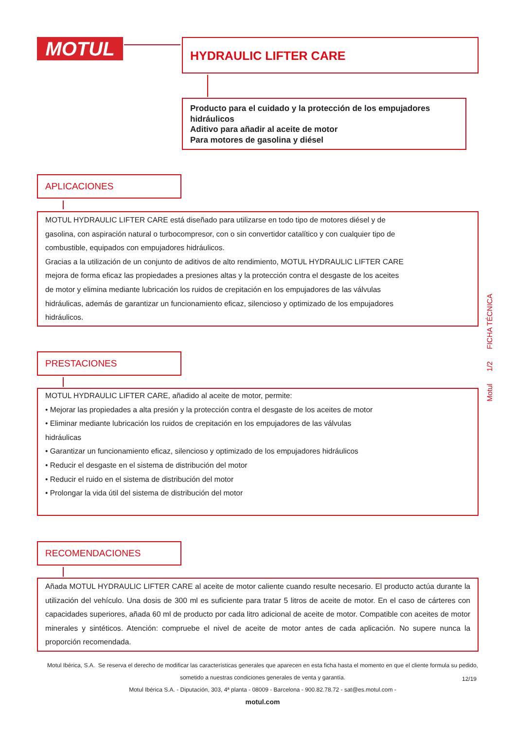MOTUL HYDRAULIC LIFTER CARE
Producto para el cuidado y la protección de los empujadores hidráulicos
Aditivo para añadir al aceite de motor
Para motores de gasolina y diésel
APLICACIONES
MOTUL HYDRAULIC LIFTER CARE está diseñado para utilizarse en todo tipo de motores diésel y de gasolina, con aspiración natural o turbocompresor, con o sin convertidor catalítico y con cualquier tipo de combustible, equipados con empujadores hidráulicos.
Gracias a la utilización de un conjunto de aditivos de alto rendimiento, MOTUL HYDRAULIC LIFTER CARE mejora de forma eficaz las propiedades a presiones altas y la protección contra el desgaste de los aceites de motor y elimina mediante lubricación los ruidos de crepitación en los empujadores de las válvulas hidráulicas, además de garantizar un funcionamiento eficaz, silencioso y optimizado de los empujadores hidráulicos.
PRESTACIONES
MOTUL HYDRAULIC LIFTER CARE, añadido al aceite de motor, permite:
• Mejorar las propiedades a alta presión y la protección contra el desgaste de los aceites de motor
• Eliminar mediante lubricación los ruidos de crepitación en los empujadores de las válvulas hidráulicas
• Garantizar un funcionamiento eficaz, silencioso y optimizado de los empujadores hidráulicos
• Reducir el desgaste en el sistema de distribución del motor
• Reducir el ruido en el sistema de distribución del motor
• Prolongar la vida útil del sistema de distribución del motor
RECOMENDACIONES
Añada MOTUL HYDRAULIC LIFTER CARE al aceite de motor caliente cuando resulte necesario. El producto actúa durante la utilización del vehículo. Una dosis de 300 ml es suficiente para tratar 5 litros de aceite de motor. En el caso de cárteres con capacidades superiores, añada 60 ml de producto por cada litro adicional de aceite de motor. Compatible con aceites de motor minerales y sintéticos. Atención: compruebe el nivel de aceite de motor antes de cada aplicación. No supere nunca la proporción recomendada.
Motul 1/2 FICHA TÉCNICA
Motul Ibérica, S.A. Se reserva el derecho de modificar las características generales que aparecen en esta ficha hasta el momento en que el cliente formula su pedido, sometido a nuestras condiciones generales de venta y garantía.
Motul Ibérica S.A. - Diputación, 303, 4ª planta - 08009 - Barcelona - 900.82.78.72 - sat@es.motul.com -
motul.com
12/19